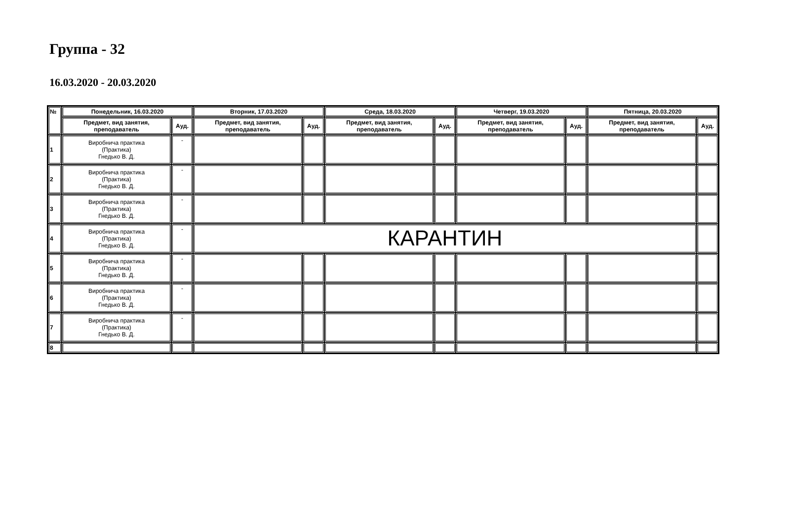Группа - 32
16.03.2020 - 20.03.2020
| № | Понедельник, 16.03.2020 | | Вторник, 17.03.2020 | | Среда, 18.03.2020 | | Четверг, 19.03.2020 | | Пятница, 20.03.2020 | |
| --- | --- | --- | --- | --- | --- | --- | --- | --- | --- | --- |
| | Предмет, вид занятия, преподаватель | Ауд. | Предмет, вид занятия, преподаватель | Ауд. | Предмет, вид занятия, преподаватель | Ауд. | Предмет, вид занятия, преподаватель | Ауд. | Предмет, вид занятия, преподаватель | Ауд. |
| 1 | Виробнича практика (Практика) Гнедько В. Д. | - | | | | | | | | |
| 2 | Виробнича практика (Практика) Гнедько В. Д. | - | | | | | | | | |
| 3 | Виробнича практика (Практика) Гнедько В. Д. | - | | | | | | | | |
| 4 | Виробнича практика (Практика) Гнедько В. Д. | - | КАРАНТИН | | | | | | | |
| 5 | Виробнича практика (Практика) Гнедько В. Д. | - | | | | | | | | |
| 6 | Виробнича практика (Практика) Гнедько В. Д. | - | | | | | | | | |
| 7 | Виробнича практика (Практика) Гнедько В. Д. | - | | | | | | | | |
| 8 | | | | | | | | | | |